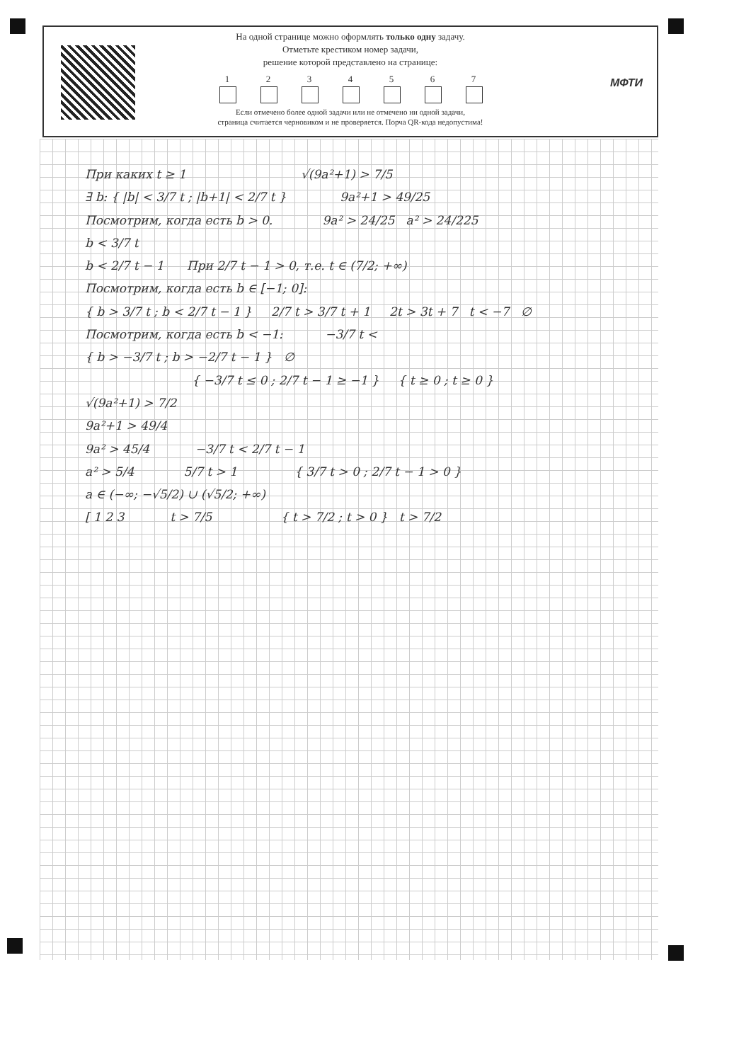На одной странице можно оформлять только одну задачу.
Отметьте крестиком номер задачи,
решение которой представлено на странице:
1 2 3 4 5 6 7
Если отмечено более одной задачи или не отмечено ни одной задачи,
страница считается черновиком и не проверяется. Порча QR-кода недопустима!
МФТИ
При каких t ≥ 1 √(9a²+1) > 7/5
∃ b: { |b| < 3/7 t ; |b+1| < 2/7 t } 9a²+1 > 49/25
Посмотрим, когда есть b > 0. 9a² > 24/25 a² > 24/225
b < 3/7 t
b < 2/7 t − 1 При 2/7 t − 1 > 0, т.е. t ∈ (7/2; +∞)
Посмотрим, когда есть b ∈ [−1; 0]:
{ b > 3/7 t ; b < 2/7 t − 1 } 2/7 t > 3/7 t + 1 2t > 3t + 7 t < −7 ∅
Посмотрим, когда есть b < −1: −3/7 t <
{ b > −3/7 t ; b > −2/7 t − 1 } ∅
{ −3/7 t ≤ 0 ; 2/7 t − 1 ≥ −1 } { t ≥ 0 ; t ≥ 0 }
√(9a²+1) > 7/2
9a²+1 > 49/4
9a² > 45/4 −3/7 t < 2/7 t − 1
a² > 5/4 5/7 t > 1 { 3/7 t > 0 ; 2/7 t − 1 > 0 }
a ∈ (−∞; −√5/2) ∪ (√5/2; +∞)
[ 1 2 3 t > 7/5 { t > 7/2 ; t > 0 } t > 7/2